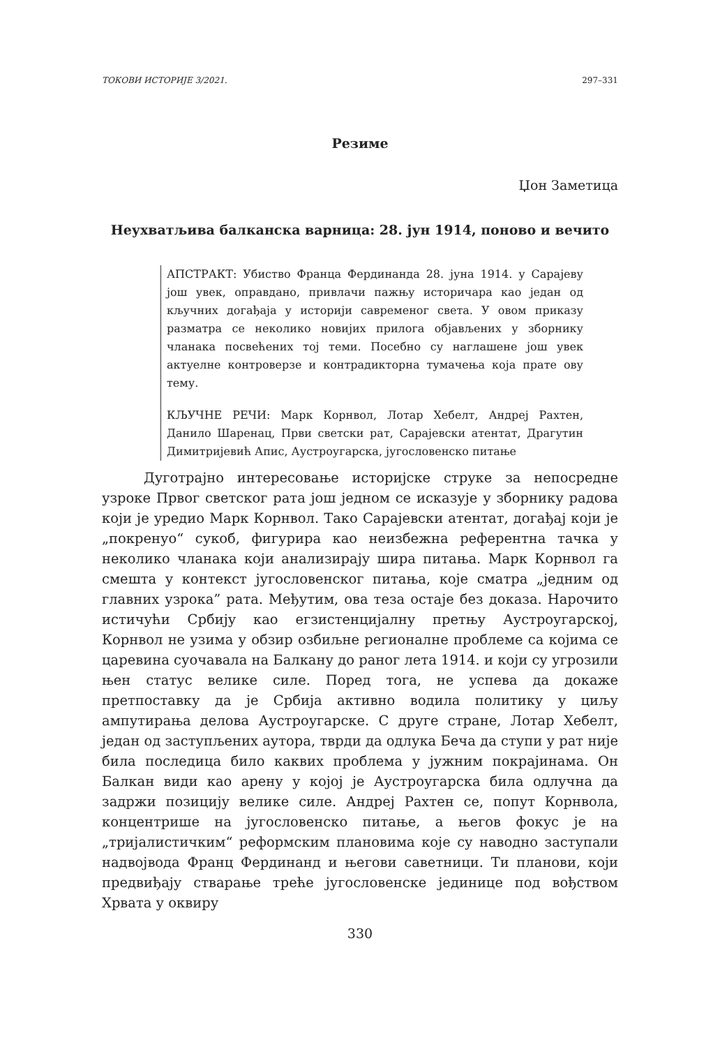ТОКОВИ ИСТОРИЈЕ 3/2021. 297–331
Резиме
Џон Заметица
Неухватљива балканска варница: 28. јун 1914, поново и вечито
АПСТРАКТ: Убиство Франца Фердинанда 28. јуна 1914. у Сарајеву још увек, оправдано, привлачи пажњу историчара као један од кључних догађаја у историји савременог света. У овом приказу разматра се неколико новијих прилога објављених у зборнику чланака посвећених тој теми. Посебно су наглашене још увек актуелне контроверзе и контрадикторна тумачења која прате ову тему.
КЉУЧНЕ РЕЧИ: Марк Корнвол, Лотар Хебелт, Андреј Рахтен, Данило Шаренац, Први светски рат, Сарајевски атентат, Драгутин Димитријевић Апис, Аустроугарска, југословенско питање
Дуготрајно интересовање историјске струке за непосредне узроке Првог светског рата још једном се исказује у зборнику радова који је уредио Марк Корнвол. Тако Сарајевски атентат, догађај који је „покренуо“ сукоб, фигурира као неизбежна референтна тачка у неколико чланака који анализирају шира питања. Марк Корнвол га смешта у контекст југословенског питања, које сматра „једним од главних узрока” рата. Међутим, ова теза остаје без доказа. Нарочито истичући Србију као егзистенцијалну претњу Аустроугарској, Корнвол не узима у обзир озбиљне регионалне проблеме са којима се царевина суочавала на Балкану до раног лета 1914. и који су угрозили њен статус велике силе. Поред тога, не успева да докаже претпоставку да је Србија активно водила политику у циљу ампутирања делова Аустроугарске. С друге стране, Лотар Хебелт, један од заступљених аутора, тврди да одлука Беча да ступи у рат није била последица било каквих проблема у јужним покрајинама. Он Балкан види као арену у којој је Аустроугарска била одлучна да задржи позицију велике силе. Андреј Рахтен се, попут Корнвола, концентрише на југословенско питање, а његов фокус је на „тријалистичким“ реформским плановима које су наводно заступали надвојвода Франц Фердинанд и његови саветници. Ти планови, који предвиђају стварање треће југословенске јединице под вођством Хрвата у оквиру
330